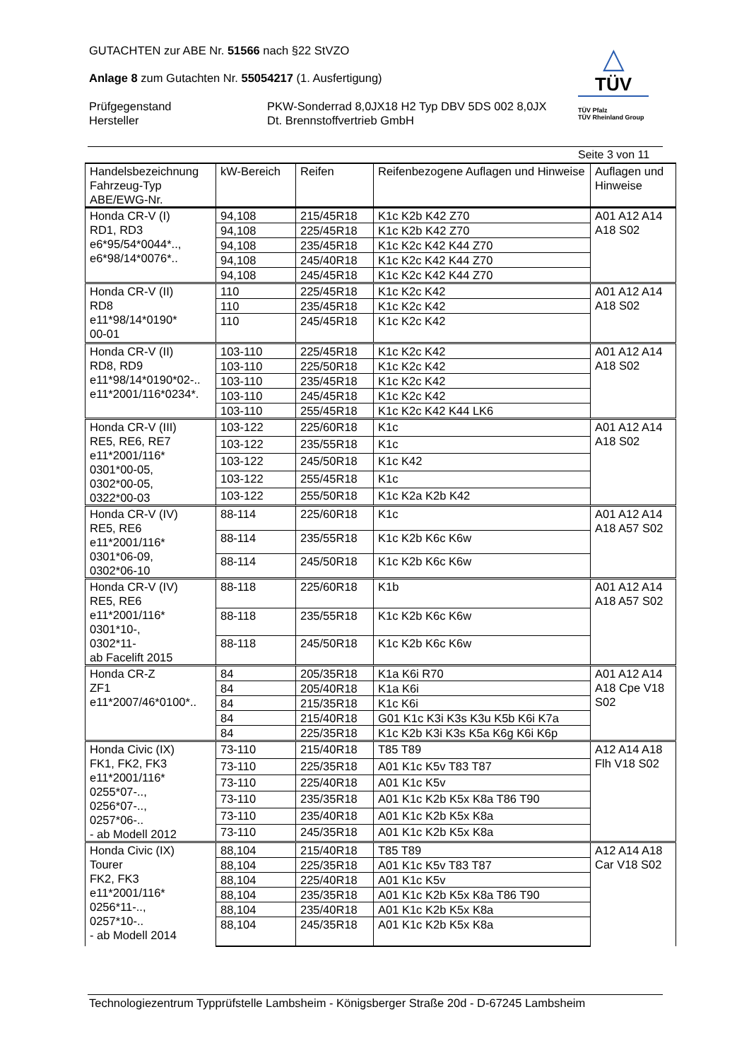GUTACHTEN zur ABE Nr. 51566 nach §22 StVZO
Anlage 8 zum Gutachten Nr. 55054217 (1. Ausfertigung)
Prüfgegenstand
Hersteller
PKW-Sonderrad 8,0JX18 H2 Typ DBV 5DS 002 8,0JX
Dt. Brennstoffvertrieb GmbH
△
TÜV
TÜV Pfalz
TÜV Rheinland Group
Seite 3 von 11
| Handelsbezeichnung Fahrzeug-Typ ABE/EWG-Nr. | kW-Bereich | Reifen | Reifenbezogene Auflagen und Hinweise | Auflagen und Hinweise |
| --- | --- | --- | --- | --- |
| Honda CR-V (I) RD1, RD3 e6*95/54*0044*.., e6*98/14*0076*.. | 94,108 | 215/45R18 | K1c K2b K42 Z70 | A01 A12 A14 A18 S02 |
| | 94,108 | 225/45R18 | K1c K2b K42 Z70 | |
| | 94,108 | 235/45R18 | K1c K2c K42 K44 Z70 | |
| | 94,108 | 245/40R18 | K1c K2c K42 K44 Z70 | |
| | 94,108 | 245/45R18 | K1c K2c K42 K44 Z70 | |
| Honda CR-V (II) RD8 e11*98/14*0190* 00-01 | 110 | 225/45R18 | K1c K2c K42 | A01 A12 A14 A18 S02 |
| | 110 | 235/45R18 | K1c K2c K42 | |
| | 110 | 245/45R18 | K1c K2c K42 | |
| Honda CR-V (II) RD8, RD9 e11*98/14*0190*02-.. e11*2001/116*0234*. | 103-110 | 225/45R18 | K1c K2c K42 | A01 A12 A14 A18 S02 |
| | 103-110 | 225/50R18 | K1c K2c K42 | |
| | 103-110 | 235/45R18 | K1c K2c K42 | |
| | 103-110 | 245/45R18 | K1c K2c K42 | |
| | 103-110 | 255/45R18 | K1c K2c K42 K44 LK6 | |
| Honda CR-V (III) RE5, RE6, RE7 e11*2001/116* 0301*00-05, 0302*00-05, 0322*00-03 | 103-122 | 225/60R18 | K1c | A01 A12 A14 A18 S02 |
| | 103-122 | 235/55R18 | K1c | |
| | 103-122 | 245/50R18 | K1c K42 | |
| | 103-122 | 255/45R18 | K1c | |
| | 103-122 | 255/50R18 | K1c K2a K2b K42 | |
| Honda CR-V (IV) RE5, RE6 e11*2001/116* 0301*06-09, 0302*06-10 | 88-114 | 225/60R18 | K1c | A01 A12 A14 A18 A57 S02 |
| | 88-114 | 235/55R18 | K1c K2b K6c K6w | |
| | 88-114 | 245/50R18 | K1c K2b K6c K6w | |
| Honda CR-V (IV) RE5, RE6 e11*2001/116* 0301*10-, 0302*11- ab Facelift 2015 | 88-118 | 225/60R18 | K1b | A01 A12 A14 A18 A57 S02 |
| | 88-118 | 235/55R18 | K1c K2b K6c K6w | |
| | 88-118 | 245/50R18 | K1c K2b K6c K6w | |
| Honda CR-Z ZF1 e11*2007/46*0100*.. | 84 | 205/35R18 | K1a K6i R70 | A01 A12 A14 A18 Cpe V18 S02 |
| | 84 | 205/40R18 | K1a K6i | |
| | 84 | 215/35R18 | K1c K6i | |
| | 84 | 215/40R18 | G01 K1c K3i K3s K3u K5b K6i K7a | |
| | 84 | 225/35R18 | K1c K2b K3i K3s K5a K6g K6i K6p | |
| Honda Civic (IX) FK1, FK2, FK3 e11*2001/116* 0255*07-.., 0256*07-.., 0257*06-.. - ab Modell 2012 | 73-110 | 215/40R18 | T85 T89 | A12 A14 A18 Flh V18 S02 |
| | 73-110 | 225/35R18 | A01 K1c K5v T83 T87 | |
| | 73-110 | 225/40R18 | A01 K1c K5v | |
| | 73-110 | 235/35R18 | A01 K1c K2b K5x K8a T86 T90 | |
| | 73-110 | 235/40R18 | A01 K1c K2b K5x K8a | |
| | 73-110 | 245/35R18 | A01 K1c K2b K5x K8a | |
| Honda Civic (IX) Tourer FK2, FK3 e11*2001/116* 0256*11-.., 0257*10-.. - ab Modell 2014 | 88,104 | 215/40R18 | T85 T89 | A12 A14 A18 Car V18 S02 |
| | 88,104 | 225/35R18 | A01 K1c K5v T83 T87 | |
| | 88,104 | 225/40R18 | A01 K1c K5v | |
| | 88,104 | 235/35R18 | A01 K1c K2b K5x K8a T86 T90 | |
| | 88,104 | 235/40R18 | A01 K1c K2b K5x K8a | |
| | 88,104 | 245/35R18 | A01 K1c K2b K5x K8a | |
Technologiezentrum Typprüfstelle Lambsheim - Königsberger Straße 20d - D-67245 Lambsheim